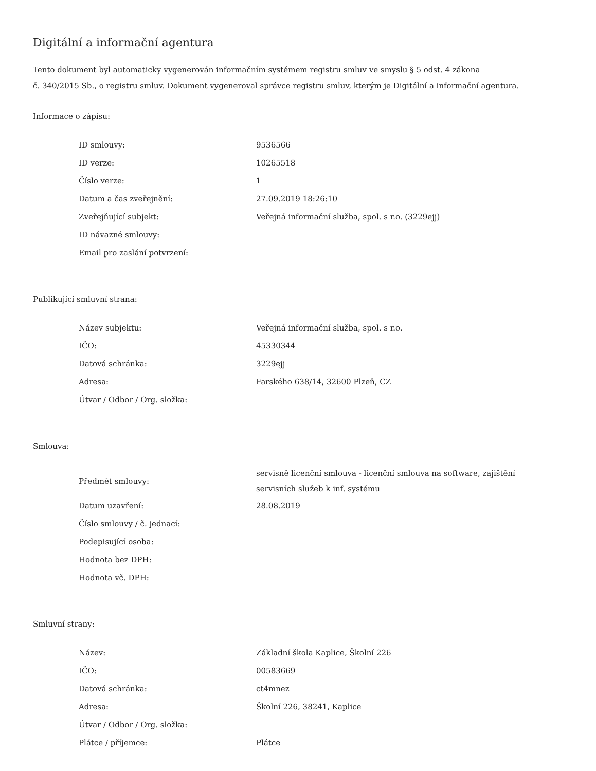Digitální a informační agentura
Tento dokument byl automaticky vygenerován informačním systémem registru smluv ve smyslu § 5 odst. 4 zákona
č. 340/2015 Sb., o registru smluv. Dokument vygeneroval správce registru smluv, kterým je Digitální a informační agentura.
Informace o zápisu:
| ID smlouvy: | 9536566 |
| ID verze: | 10265518 |
| Číslo verze: | 1 |
| Datum a čas zveřejnění: | 27.09.2019 18:26:10 |
| Zveřejňující subjekt: | Veřejná informační služba, spol. s r.o. (3229ejj) |
| ID návazné smlouvy: | |
| Email pro zaslání potvrzení: | |
Publikující smluvní strana:
| Název subjektu: | Veřejná informační služba, spol. s r.o. |
| IČO: | 45330344 |
| Datová schránka: | 3229ejj |
| Adresa: | Farského 638/14, 32600 Plzeň, CZ |
| Útvar / Odbor / Org. složka: | |
Smlouva:
| Předmět smlouvy: | servisně licenční smlouva - licenční smlouva na software, zajištění servisních služeb k inf. systému |
| Datum uzavření: | 28.08.2019 |
| Číslo smlouvy / č. jednací: | |
| Podepisující osoba: | |
| Hodnota bez DPH: | |
| Hodnota vč. DPH: | |
Smluvní strany:
| Název: | Základní škola Kaplice, Školní 226 |
| IČO: | 00583669 |
| Datová schránka: | ct4mnez |
| Adresa: | Školní 226, 38241, Kaplice |
| Útvar / Odbor / Org. složka: | |
| Plátce / příjemce: | Plátce |